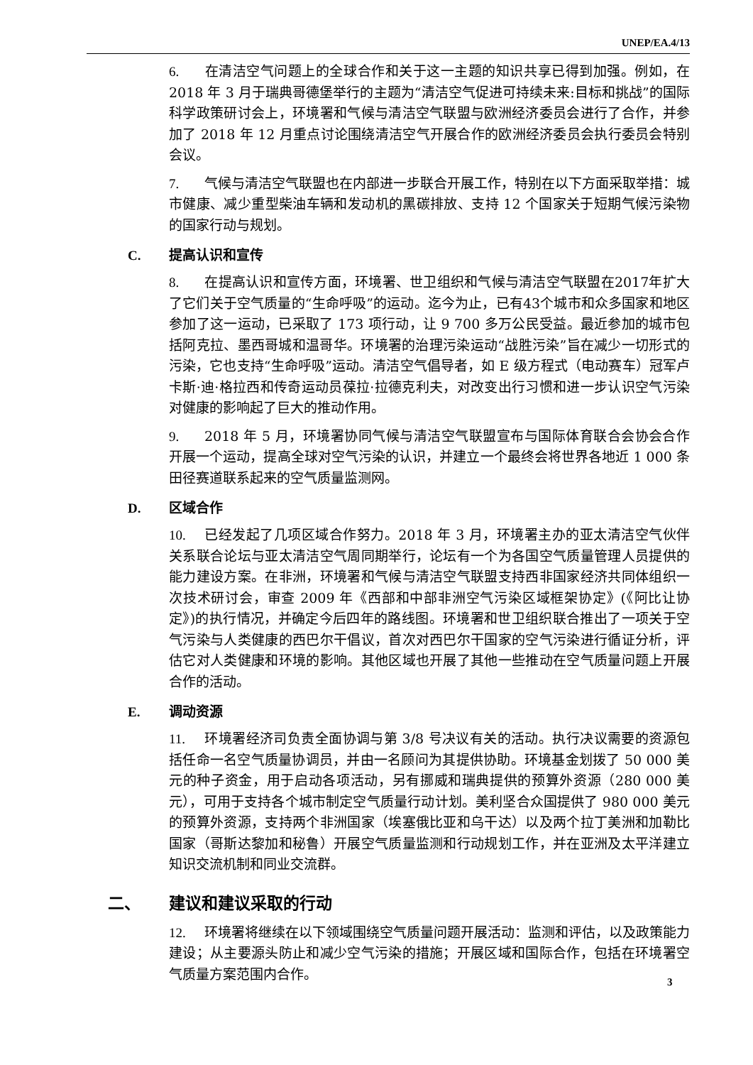UNEP/EA.4/13
6. 在清洁空气问题上的全球合作和关于这一主题的知识共享已得到加强。例如，在 2018 年 3 月于瑞典哥德堡举行的主题为“清洁空气促进可持续未来:目标和挑战”的国际科学政策研讨会上，环境署和气候与清洁空气联盟与欧洲经济委员会进行了合作，并参加了 2018 年 12 月重点讨论围绕清洁空气开展合作的欧洲经济委员会执行委员会特别会议。
7. 气候与清洁空气联盟也在内部进一步联合开展工作，特别在以下方面采取举措：城市健康、减少重型柴油车辆和发动机的黑碳排放、支持 12 个国家关于短期气候污染物的国家行动与规划。
C. 提高认识和宣传
8. 在提高认识和宣传方面，环境署、世卫组织和气候与清洁空气联盟在2017年扩大了它们关于空气质量的“生命呼吸”的运动。迄今为止，已有43个城市和众多国家和地区参加了这一运动，已采取了 173 项行动，让 9 700 多万公民受益。最近参加的城市包括阿克拉、墨西哥城和温哥华。环境署的治理污染运动“战胜污染”旨在减少一切形式的污染，它也支持“生命呼吸”运动。清洁空气倡导者，如 E 级方程式（电动赛车）冠军卢卡斯·迪·格拉西和传奇运动员葆拉·拉德克利夫，对改变出行习惯和进一步认识空气污染对健康的影响起了巨大的推动作用。
9. 2018 年 5 月，环境署协同气候与清洁空气联盟宣布与国际体育联合会协会合作开展一个运动，提高全球对空气污染的认识，并建立一个最终会将世界各地近 1 000 条田径赛道联系起来的空气质量监测网。
D. 区域合作
10. 已经发起了几项区域合作努力。2018 年 3 月，环境署主办的亚太清洁空气伙伴关系联合论坛与亚太清洁空气周同期举行，论坛有一个为各国空气质量管理人员提供的能力建设方案。在非洲，环境署和气候与清洁空气联盟支持西非国家经济共同体组织一次技术研讨会，审查 2009 年《西部和中部非洲空气污染区域框架协定》(《阿比让协定》)的执行情况，并确定今后四年的路线图。环境署和世卫组织联合推出了一项关于空气污染与人类健康的西巴尔干倡议，首次对西巴尔干国家的空气污染进行循证分析，评估它对人类健康和环境的影响。其他区域也开展了其他一些推动在空气质量问题上开展合作的活动。
E. 调动资源
11. 环境署经济司负责全面协调与第 3/8 号决议有关的活动。执行决议需要的资源包括任命一名空气质量协调员，并由一名顾问为其提供协助。环境基金划拨了 50 000 美元的种子资金，用于启动各项活动，另有挪威和瑞典提供的预算外资源（280 000 美元），可用于支持各个城市制定空气质量行动计划。美利坚合众国提供了 980 000 美元的预算外资源，支持两个非洲国家（埃塞俄比亚和乌干达）以及两个拉丁美洲和加勒比国家（哥斯达黎加和秘鲁）开展空气质量监测和行动规划工作，并在亚洲及太平洋建立知识交流机制和同业交流群。
二、 建议和建议采取的行动
12. 环境署将继续在以下领域围绕空气质量问题开展活动：监测和评估，以及政策能力建设；从主要源头防止和减少空气污染的措施；开展区域和国际合作，包括在环境署空气质量方案范围内合作。
3